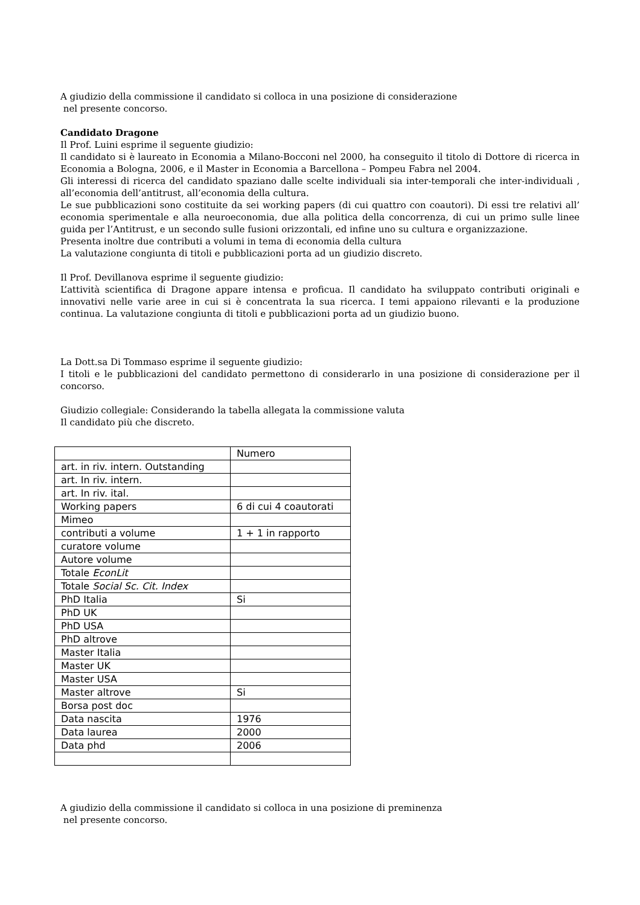A giudizio della commissione il candidato si colloca in una posizione di considerazione
nel presente concorso.
Candidato Dragone
Il Prof. Luini esprime il seguente giudizio:
Il candidato si è laureato in Economia a Milano-Bocconi nel 2000, ha conseguito il titolo di Dottore di ricerca in Economia a Bologna, 2006, e il Master in Economia a Barcellona – Pompeu Fabra nel 2004.
Gli interessi di ricerca del candidato spaziano dalle scelte individuali sia inter-temporali che inter-individuali , all’economia dell’antitrust, all’economia della cultura.
Le sue pubblicazioni sono costituite da sei working papers (di cui quattro con coautori). Di essi tre relativi all’ economia sperimentale e alla neuroeconomia, due alla politica della concorrenza, di cui un primo sulle linee guida per l’Antitrust, e un secondo sulle fusioni orizzontali, ed infine uno su cultura e organizzazione.
Presenta inoltre due contributi a volumi in tema di economia della cultura
La valutazione congiunta di titoli e pubblicazioni porta ad un giudizio discreto.
Il Prof. Devillanova esprime il seguente giudizio:
L’attività scientifica di Dragone appare intensa e proficua. Il candidato ha sviluppato contributi originali e innovativi nelle varie aree in cui si è concentrata la sua ricerca. I temi appaiono rilevanti e la produzione continua. La valutazione congiunta di titoli e pubblicazioni porta ad un giudizio buono.
La Dott.sa Di Tommaso esprime il seguente giudizio:
I titoli e le pubblicazioni del candidato permettono di considerarlo in una posizione di considerazione per il concorso.
Giudizio collegiale: Considerando la tabella allegata la commissione valuta
Il candidato più che discreto.
| | Numero |
| art. in riv. intern. Outstanding | |
| art. In riv. intern. | |
| art. In riv. ital. | |
| Working papers | 6 di cui 4 coautorati |
| Mimeo | |
| contributi a volume | 1 + 1 in rapporto |
| curatore volume | |
| Autore volume | |
| Totale EconLit | |
| Totale Social Sc. Cit. Index | |
| PhD Italia | Si |
| PhD UK | |
| PhD USA | |
| PhD altrove | |
| Master Italia | |
| Master UK | |
| Master USA | |
| Master altrove | Si |
| Borsa post doc | |
| Data nascita | 1976 |
| Data laurea | 2000 |
| Data phd | 2006 |
A giudizio della commissione il candidato si colloca in una posizione di preminenza
nel presente concorso.